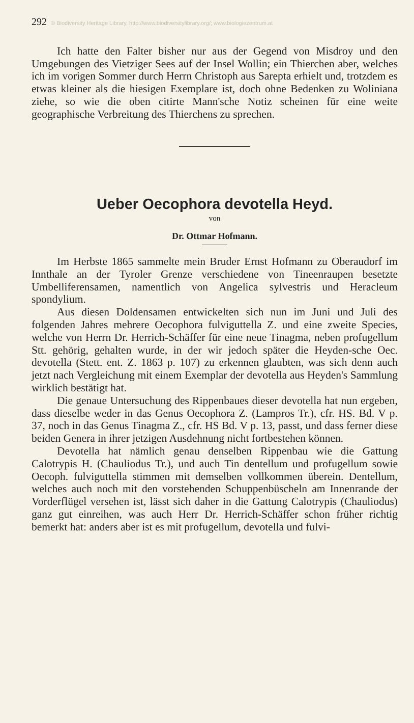292 © Biodiversity Heritage Library, http://www.biodiversitylibrary.org/; www.biologiezentrum.at
Ich hatte den Falter bisher nur aus der Gegend von Misdroy und den Umgebungen des Vietziger Sees auf der Insel Wollin; ein Thierchen aber, welches ich im vorigen Sommer durch Herrn Christoph aus Sarepta erhielt und, trotzdem es etwas kleiner als die hiesigen Exemplare ist, doch ohne Bedenken zu Woliniana ziehe, so wie die oben citirte Mann'sche Notiz scheinen für eine weite geographische Verbreitung des Thierchens zu sprechen.
Ueber Oecophora devotella Heyd.
von
Dr. Ottmar Hofmann.
Im Herbste 1865 sammelte mein Bruder Ernst Hofmann zu Oberaudorf im Innthale an der Tyroler Grenze verschiedene von Tineenraupen besetzte Umbelliferensamen, namentlich von Angelica sylvestris und Heracleum spondylium.
Aus diesen Doldensamen entwickelten sich nun im Juni und Juli des folgenden Jahres mehrere Oecophora fulviguttella Z. und eine zweite Species, welche von Herrn Dr. Herrich-Schäffer für eine neue Tinagma, neben profugellum Stt. gehörig, gehalten wurde, in der wir jedoch später die Heyden-sche Oec. devotella (Stett. ent. Z. 1863 p. 107) zu erkennen glaubten, was sich denn auch jetzt nach Vergleichung mit einem Exemplar der devotella aus Heyden's Sammlung wirklich bestätigt hat.
Die genaue Untersuchung des Rippenbaues dieser devotella hat nun ergeben, dass dieselbe weder in das Genus Oecophora Z. (Lampros Tr.), cfr. HS. Bd. V p. 37, noch in das Genus Tinagma Z., cfr. HS Bd. V p. 13, passt, und dass ferner diese beiden Genera in ihrer jetzigen Ausdehnung nicht fortbestehen können.
Devotella hat nämlich genau denselben Rippenbau wie die Gattung Calotrypis H. (Chauliodus Tr.), und auch Tin dentellum und profugellum sowie Oecoph. fulviguttella stimmen mit demselben vollkommen überein. Dentellum, welches auch noch mit den vorstehenden Schuppenbüscheln am Innenrande der Vorderflügel versehen ist, lässt sich daher in die Gattung Calotrypis (Chauliodus) ganz gut einreihen, was auch Herr Dr. Herrich-Schäffer schon früher richtig bemerkt hat: anders aber ist es mit profugellum, devotella und fulvi-